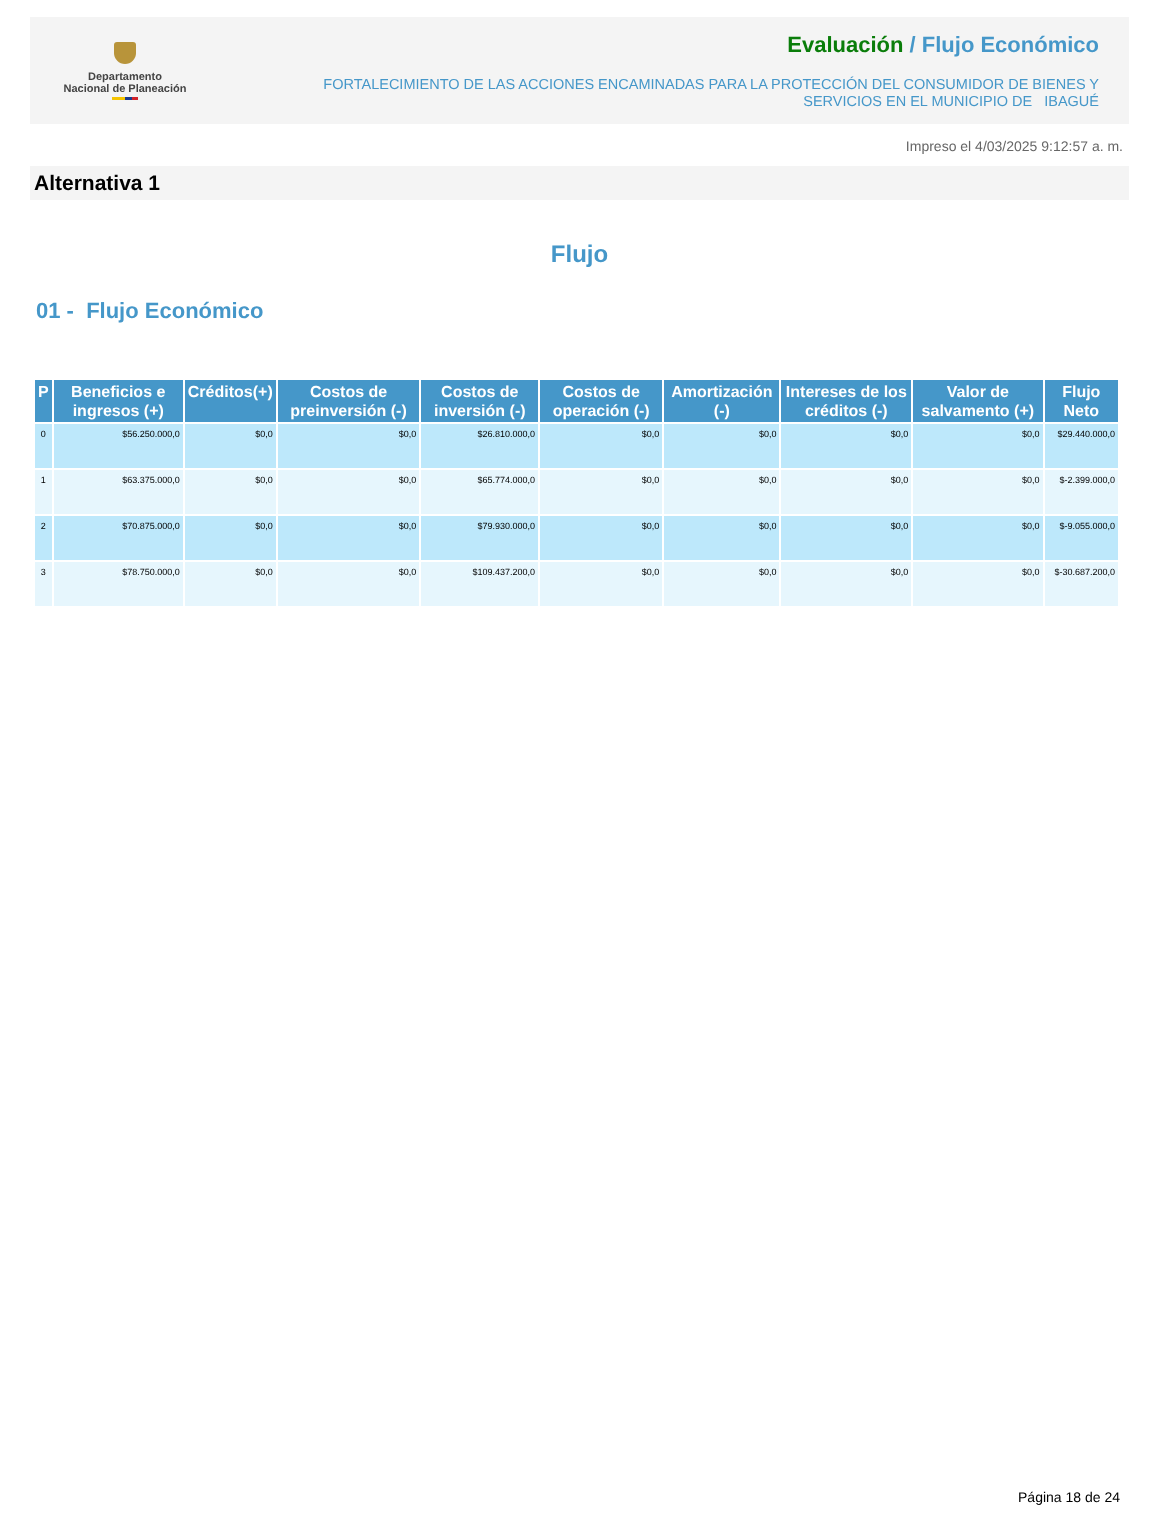Departamento
Nacional de Planeación
Evaluación / Flujo Económico
FORTALECIMIENTO DE LAS ACCIONES ENCAMINADAS PARA LA PROTECCIÓN DEL CONSUMIDOR DE BIENES Y
SERVICIOS EN EL MUNICIPIO DE IBAGUÉ
Impreso el 4/03/2025 9:12:57 a. m.
Alternativa 1
Flujo
01 - Flujo Económico
| P | Beneficios e ingresos (+) | Créditos(+) | Costos de preinversión (-) | Costos de inversión (-) | Costos de operación (-) | Amortización (-) | Intereses de los créditos (-) | Valor de salvamento (+) | Flujo Neto |
| --- | --- | --- | --- | --- | --- | --- | --- | --- | --- |
| 0 | $56.250.000,0 | $0,0 | $0,0 | $26.810.000,0 | $0,0 | $0,0 | $0,0 | $0,0 | $29.440.000,0 |
| 1 | $63.375.000,0 | $0,0 | $0,0 | $65.774.000,0 | $0,0 | $0,0 | $0,0 | $0,0 | $-2.399.000,0 |
| 2 | $70.875.000,0 | $0,0 | $0,0 | $79.930.000,0 | $0,0 | $0,0 | $0,0 | $0,0 | $-9.055.000,0 |
| 3 | $78.750.000,0 | $0,0 | $0,0 | $109.437.200,0 | $0,0 | $0,0 | $0,0 | $0,0 | $-30.687.200,0 |
Página 18 de 24